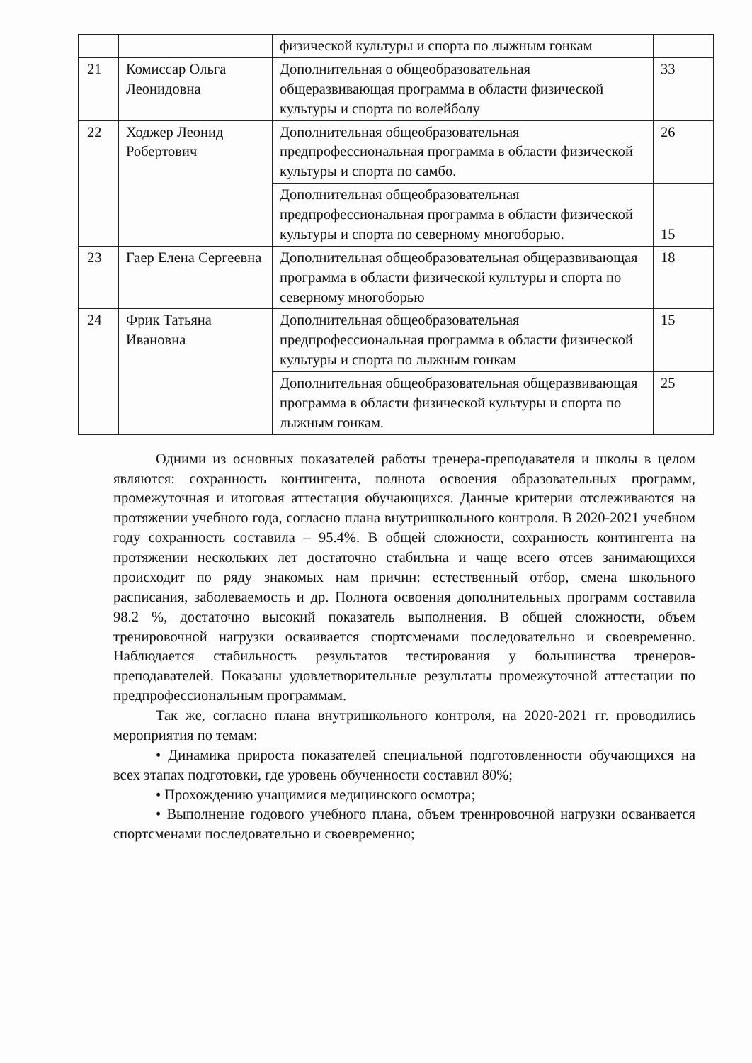| | | физической культуры и спорта по лыжным гонкам | |
| 21 | Комиссар Ольга Леонидовна | Дополнительная о общеобразовательная общеразвивающая программа в области физической культуры и спорта по волейболу | 33 |
| 22 | Ходжер Леонид Робертович | Дополнительная общеобразовательная предпрофессиональная программа в области физической культуры и спорта по самбо. | 26 |
| | | Дополнительная общеобразовательная предпрофессиональная программа в области физической культуры и спорта по северному многоборью. | 15 |
| 23 | Гаер Елена Сергеевна | Дополнительная общеобразовательная общеразвивающая программа в области физической культуры и спорта по северному многоборью | 18 |
| 24 | Фрик Татьяна Ивановна | Дополнительная общеобразовательная предпрофессиональная программа в области физической культуры и спорта по лыжным гонкам | 15 |
| | | Дополнительная общеобразовательная общеразвивающая программа в области физической культуры и спорта по лыжным гонкам. | 25 |
Одними из основных показателей работы тренера-преподавателя и школы в целом являются: сохранность контингента, полнота освоения образовательных программ, промежуточная и итоговая аттестация обучающихся. Данные критерии отслеживаются на протяжении учебного года, согласно плана внутришкольного контроля. В 2020-2021 учебном году сохранность составила – 95.4%. В общей сложности, сохранность контингента на протяжении нескольких лет достаточно стабильна и чаще всего отсев занимающихся происходит по ряду знакомых нам причин: естественный отбор, смена школьного расписания, заболеваемость и др. Полнота освоения дополнительных программ составила 98.2 %, достаточно высокий показатель выполнения. В общей сложности, объем тренировочной нагрузки осваивается спортсменами последовательно и своевременно. Наблюдается стабильность результатов тестирования у большинства тренеров-преподавателей. Показаны удовлетворительные результаты промежуточной аттестации по предпрофессиональным программам.
Так же, согласно плана внутришкольного контроля, на 2020-2021 гг. проводились мероприятия по темам:
• Динамика прироста показателей специальной подготовленности обучающихся на всех этапах подготовки, где уровень обученности составил 80%;
• Прохождению учащимися медицинского осмотра;
• Выполнение годового учебного плана, объем тренировочной нагрузки осваивается спортсменами последовательно и своевременно;